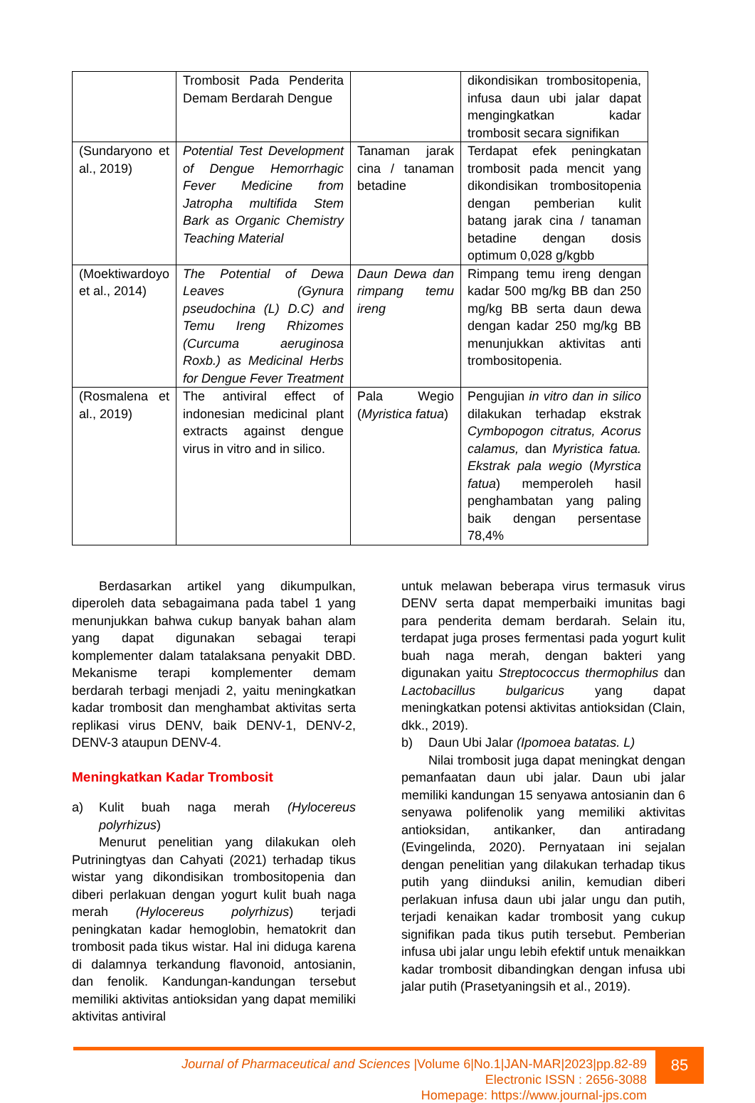| | Trombosit Pada Penderita Demam Berdarah Dengue | | dikondisikan trombositopenia, infusa daun ubi jalar dapat mengingkatkan kadar trombosit secara signifikan |
| (Sundaryono et al., 2019) | Potential Test Development of Dengue Hemorrhagic Fever Medicine from Jatropha multifida Stem Bark as Organic Chemistry Teaching Material | Tanaman jarak cina / tanaman betadine | Terdapat efek peningkatan trombosit pada mencit yang dikondisikan trombositopenia dengan pemberian kulit batang jarak cina / tanaman betadine dengan dosis optimum 0,028 g/kgbb |
| (Moektiwardoyo et al., 2014) | The Potential of Dewa Leaves (Gynura pseudochina (L) D.C) and Temu Ireng Rhizomes (Curcuma aeruginosa Roxb.) as Medicinal Herbs for Dengue Fever Treatment | Daun Dewa dan rimpang temu ireng | Rimpang temu ireng dengan kadar 500 mg/kg BB dan 250 mg/kg BB serta daun dewa dengan kadar 250 mg/kg BB menunjukkan aktivitas anti trombositopenia. |
| (Rosmalena et al., 2019) | The antiviral effect of indonesian medicinal plant extracts against dengue virus in vitro and in silico. | Pala Wegio ( Myristica fatua ) | Pengujian in vitro dan in silico dilakukan terhadap ekstrak Cymbopogon citratus, Acorus calamus, dan Myristica fatua. Ekstrak pala wegio ( Myrstica fatua ) memperoleh hasil penghambatan yang paling baik dengan persentase 78,4% |
Berdasarkan artikel yang dikumpulkan, diperoleh data sebagaimana pada tabel 1 yang menunjukkan bahwa cukup banyak bahan alam yang dapat digunakan sebagai terapi komplementer dalam tatalaksana penyakit DBD. Mekanisme terapi komplementer demam berdarah terbagi menjadi 2, yaitu meningkatkan kadar trombosit dan menghambat aktivitas serta replikasi virus DENV, baik DENV-1, DENV-2, DENV-3 ataupun DENV-4.
Meningkatkan Kadar Trombosit
a) Kulit buah naga merah (Hylocereus polyrhizus)
Menurut penelitian yang dilakukan oleh Putriningtyas dan Cahyati (2021) terhadap tikus wistar yang dikondisikan trombositopenia dan diberi perlakuan dengan yogurt kulit buah naga merah (Hylocereus polyrhizus) terjadi peningkatan kadar hemoglobin, hematokrit dan trombosit pada tikus wistar. Hal ini diduga karena di dalamnya terkandung flavonoid, antosianin, dan fenolik. Kandungan-kandungan tersebut memiliki aktivitas antioksidan yang dapat memiliki aktivitas antiviral
untuk melawan beberapa virus termasuk virus DENV serta dapat memperbaiki imunitas bagi para penderita demam berdarah. Selain itu, terdapat juga proses fermentasi pada yogurt kulit buah naga merah, dengan bakteri yang digunakan yaitu Streptococcus thermophilus dan Lactobacillus bulgaricus yang dapat meningkatkan potensi aktivitas antioksidan (Clain, dkk., 2019).
b) Daun Ubi Jalar (Ipomoea batatas. L)
Nilai trombosit juga dapat meningkat dengan pemanfaatan daun ubi jalar. Daun ubi jalar memiliki kandungan 15 senyawa antosianin dan 6 senyawa polifenolik yang memiliki aktivitas antioksidan, antikanker, dan antiradang (Evingelinda, 2020). Pernyataan ini sejalan dengan penelitian yang dilakukan terhadap tikus putih yang diinduksi anilin, kemudian diberi perlakuan infusa daun ubi jalar ungu dan putih, terjadi kenaikan kadar trombosit yang cukup signifikan pada tikus putih tersebut. Pemberian infusa ubi jalar ungu lebih efektif untuk menaikkan kadar trombosit dibandingkan dengan infusa ubi jalar putih (Prasetyaningsih et al., 2019).
85
Journal of Pharmaceutical and Sciences |Volume 6|No.1|JAN-MAR|2023|pp.82-89
Electronic ISSN : 2656-3088
Homepage: https://www.journal-jps.com